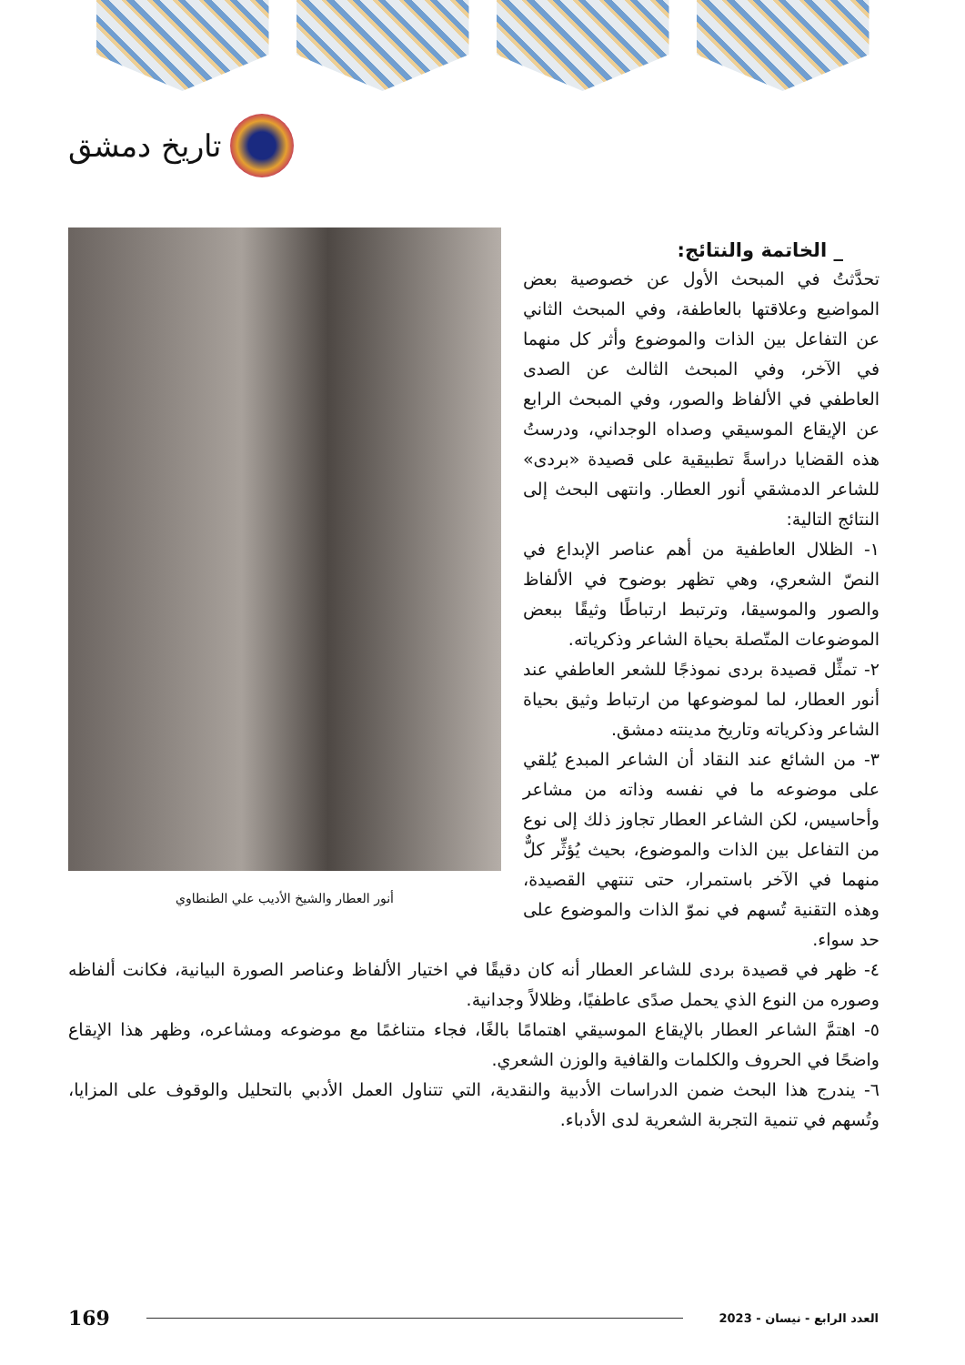تاريخ دمشق
أنور العطار والشيخ الأديب علي الطنطاوي
_ الخاتمة والنتائج:
تحدَّثتُ في المبحث الأول عن خصوصية بعض المواضيع وعلاقتها بالعاطفة، وفي المبحث الثاني عن التفاعل بين الذات والموضوع وأثر كل منهما في الآخر، وفي المبحث الثالث عن الصدى العاطفي في الألفاظ والصور، وفي المبحث الرابع عن الإيقاع الموسيقي وصداه الوجداني، ودرستُ هذه القضايا دراسةً تطبيقية على قصيدة «بردى» للشاعر الدمشقي أنور العطار. وانتهى البحث إلى النتائج التالية:
١- الظلال العاطفية من أهم عناصر الإبداع في النصّ الشعري، وهي تظهر بوضوح في الألفاظ والصور والموسيقا، وترتبط ارتباطًا وثيقًا ببعض الموضوعات المتّصلة بحياة الشاعر وذكرياته.
٢- تمثِّل قصيدة بردى نموذجًا للشعر العاطفي عند أنور العطار، لما لموضوعها من ارتباط وثيق بحياة الشاعر وذكرياته وتاريخ مدينته دمشق.
٣- من الشائع عند النقاد أن الشاعر المبدع يُلقي على موضوعه ما في نفسه وذاته من مشاعر وأحاسيس، لكن الشاعر العطار تجاوز ذلك إلى نوع من التفاعل بين الذات والموضوع، بحيث يُؤثِّر كلٌّ منهما في الآخر باستمرار، حتى تنتهي القصيدة، وهذه التقنية تُسهم في نموّ الذات والموضوع على حد سواء.
٤- ظهر في قصيدة بردى للشاعر العطار أنه كان دقيقًا في اختيار الألفاظ وعناصر الصورة البيانية، فكانت ألفاظه وصوره من النوع الذي يحمل صدًى عاطفيًا، وظلالاً وجدانية.
٥- اهتمَّ الشاعر العطار بالإيقاع الموسيقي اهتمامًا بالغًا، فجاء متناغمًا مع موضوعه ومشاعره، وظهر هذا الإيقاع واضحًا في الحروف والكلمات والقافية والوزن الشعري.
٦- يندرج هذا البحث ضمن الدراسات الأدبية والنقدية، التي تتناول العمل الأدبي بالتحليل والوقوف على المزايا، وتُسهم في تنمية التجربة الشعرية لدى الأدباء.
169 العدد الرابع - نيسان - 2023